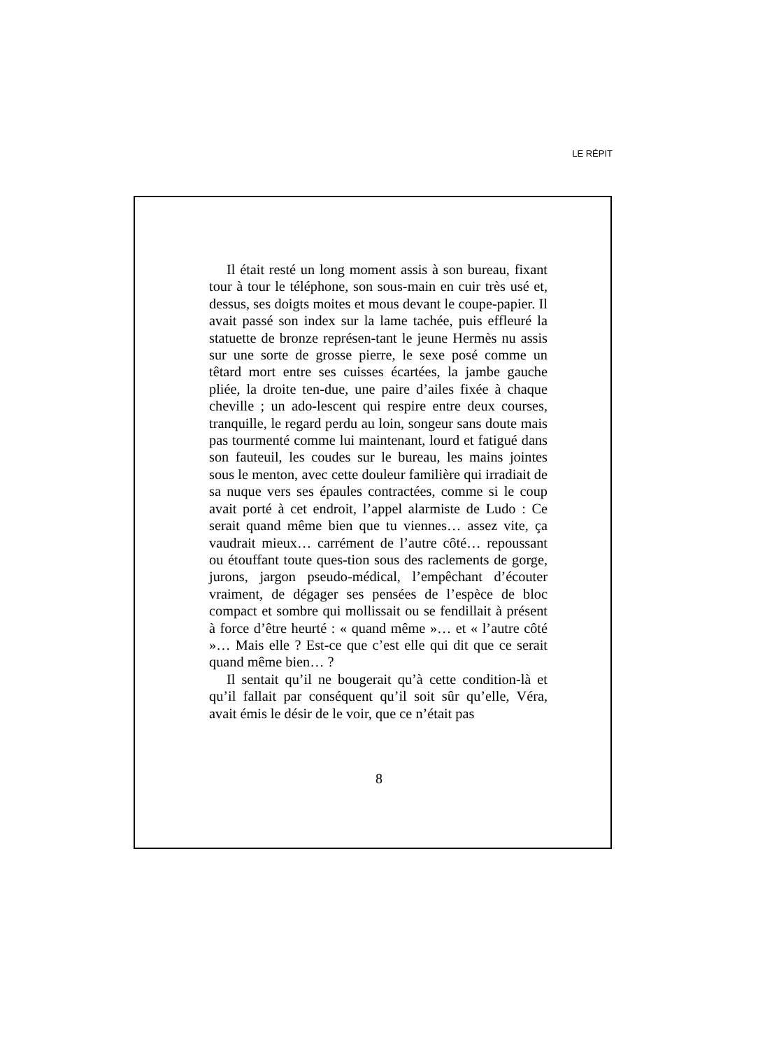LE RÉPIT
Il était resté un long moment assis à son bureau, fixant tour à tour le téléphone, son sous-main en cuir très usé et, dessus, ses doigts moites et mous devant le coupe-papier. Il avait passé son index sur la lame tachée, puis effleuré la statuette de bronze représen-tant le jeune Hermès nu assis sur une sorte de grosse pierre, le sexe posé comme un têtard mort entre ses cuisses écartées, la jambe gauche pliée, la droite ten-due, une paire d’ailes fixée à chaque cheville ; un ado-lescent qui respire entre deux courses, tranquille, le regard perdu au loin, songeur sans doute mais pas tourmenté comme lui maintenant, lourd et fatigué dans son fauteuil, les coudes sur le bureau, les mains jointes sous le menton, avec cette douleur familière qui irradiait de sa nuque vers ses épaules contractées, comme si le coup avait porté à cet endroit, l’appel alarmiste de Ludo : Ce serait quand même bien que tu viennes… assez vite, ça vaudrait mieux… carrément de l’autre côté… repoussant ou étouffant toute ques-tion sous des raclements de gorge, jurons, jargon pseudo-médical, l’empêchant d’écouter vraiment, de dégager ses pensées de l’espèce de bloc compact et sombre qui mollissait ou se fendillait à présent à force d’être heurté : « quand même »… et « l’autre côté »… Mais elle ? Est-ce que c’est elle qui dit que ce serait quand même bien… ?
Il sentait qu’il ne bougerait qu’à cette condition-là et qu’il fallait par conséquent qu’il soit sûr qu’elle, Véra, avait émis le désir de le voir, que ce n’était pas
8